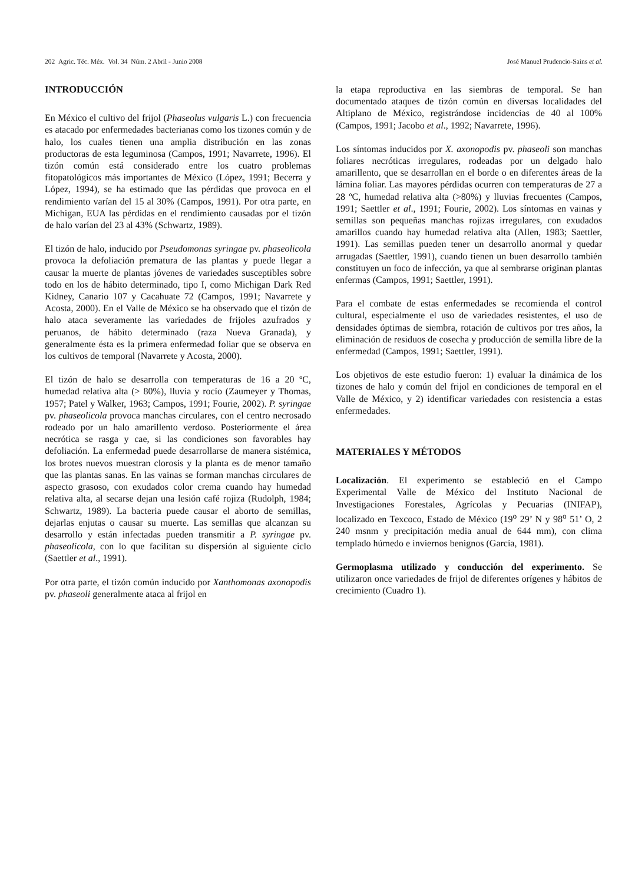202 Agric. Téc. Méx. Vol. 34 Núm. 2 Abril - Junio 2008 José Manuel Prudencio-Sains et al.
INTRODUCCIÓN
En México el cultivo del frijol (Phaseolus vulgaris L.) con frecuencia es atacado por enfermedades bacterianas como los tizones común y de halo, los cuales tienen una amplia distribución en las zonas productoras de esta leguminosa (Campos, 1991; Navarrete, 1996). El tizón común está considerado entre los cuatro problemas fitopatológicos más importantes de México (López, 1991; Becerra y López, 1994), se ha estimado que las pérdidas que provoca en el rendimiento varían del 15 al 30% (Campos, 1991). Por otra parte, en Michigan, EUA las pérdidas en el rendimiento causadas por el tizón de halo varían del 23 al 43% (Schwartz, 1989).
El tizón de halo, inducido por Pseudomonas syringae pv. phaseolicola provoca la defoliación prematura de las plantas y puede llegar a causar la muerte de plantas jóvenes de variedades susceptibles sobre todo en los de hábito determinado, tipo I, como Michigan Dark Red Kidney, Canario 107 y Cacahuate 72 (Campos, 1991; Navarrete y Acosta, 2000). En el Valle de México se ha observado que el tizón de halo ataca severamente las variedades de frijoles azufrados y peruanos, de hábito determinado (raza Nueva Granada), y generalmente ésta es la primera enfermedad foliar que se observa en los cultivos de temporal (Navarrete y Acosta, 2000).
El tizón de halo se desarrolla con temperaturas de 16 a 20 ºC, humedad relativa alta (> 80%), lluvia y rocío (Zaumeyer y Thomas, 1957; Patel y Walker, 1963; Campos, 1991; Fourie, 2002). P. syringae pv. phaseolicola provoca manchas circulares, con el centro necrosado rodeado por un halo amarillento verdoso. Posteriormente el área necrótica se rasga y cae, si las condiciones son favorables hay defoliación. La enfermedad puede desarrollarse de manera sistémica, los brotes nuevos muestran clorosis y la planta es de menor tamaño que las plantas sanas. En las vainas se forman manchas circulares de aspecto grasoso, con exudados color crema cuando hay humedad relativa alta, al secarse dejan una lesión café rojiza (Rudolph, 1984; Schwartz, 1989). La bacteria puede causar el aborto de semillas, dejarlas enjutas o causar su muerte. Las semillas que alcanzan su desarrollo y están infectadas pueden transmitir a P. syringae pv. phaseolicola, con lo que facilitan su dispersión al siguiente ciclo (Saettler et al., 1991).
Por otra parte, el tizón común inducido por Xanthomonas axonopodis pv. phaseoli generalmente ataca al frijol en
la etapa reproductiva en las siembras de temporal. Se han documentado ataques de tizón común en diversas localidades del Altiplano de México, registrándose incidencias de 40 al 100% (Campos, 1991; Jacobo et al., 1992; Navarrete, 1996).
Los síntomas inducidos por X. axonopodis pv. phaseoli son manchas foliares necróticas irregulares, rodeadas por un delgado halo amarillento, que se desarrollan en el borde o en diferentes áreas de la lámina foliar. Las mayores pérdidas ocurren con temperaturas de 27 a 28 ºC, humedad relativa alta (>80%) y lluvias frecuentes (Campos, 1991; Saettler et al., 1991; Fourie, 2002). Los síntomas en vainas y semillas son pequeñas manchas rojizas irregulares, con exudados amarillos cuando hay humedad relativa alta (Allen, 1983; Saettler, 1991). Las semillas pueden tener un desarrollo anormal y quedar arrugadas (Saettler, 1991), cuando tienen un buen desarrollo también constituyen un foco de infección, ya que al sembrarse originan plantas enfermas (Campos, 1991; Saettler, 1991).
Para el combate de estas enfermedades se recomienda el control cultural, especialmente el uso de variedades resistentes, el uso de densidades óptimas de siembra, rotación de cultivos por tres años, la eliminación de residuos de cosecha y producción de semilla libre de la enfermedad (Campos, 1991; Saettler, 1991).
Los objetivos de este estudio fueron: 1) evaluar la dinámica de los tizones de halo y común del frijol en condiciones de temporal en el Valle de México, y 2) identificar variedades con resistencia a estas enfermedades.
MATERIALES Y MÉTODOS
Localización. El experimento se estableció en el Campo Experimental Valle de México del Instituto Nacional de Investigaciones Forestales, Agrícolas y Pecuarias (INIFAP), localizado en Texcoco, Estado de México (19<sup>o</sup> 29’ N y 98<sup>o</sup> 51’ O, 2 240 msnm y precipitación media anual de 644 mm), con clima templado húmedo e inviernos benignos (García, 1981).
Germoplasma utilizado y conducción del experimento. Se utilizaron once variedades de frijol de diferentes orígenes y hábitos de crecimiento (Cuadro 1).